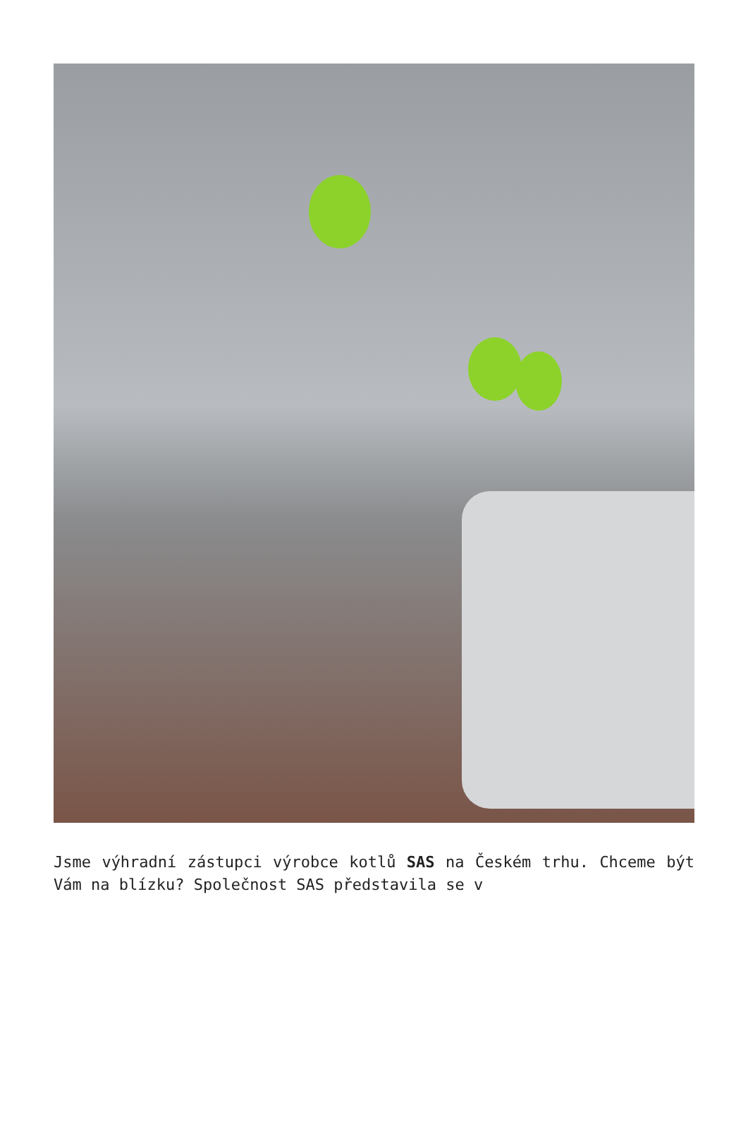Jsme výhradní zástupci výrobce kotlů SAS na Českém trhu. Chceme být Vám na blízku? Společnost SAS představila se v